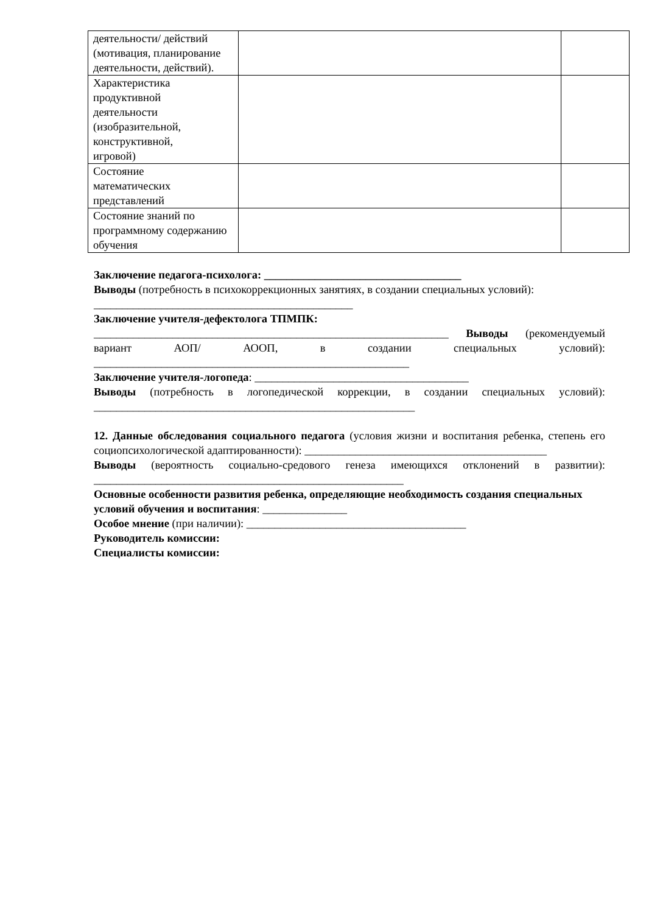| деятельности/ действий (мотивация, планирование деятельности, действий). | | |
| Характеристика продуктивной деятельности (изобразительной, конструктивной, игровой) | | |
| Состояние математических представлений | | |
| Состояние знаний по программному содержанию обучения | | |
Заключение педагога-психолога: ___________________________________
Выводы (потребность в психокоррекционных занятиях, в создании специальных условий): ______________________________________________
Заключение учителя-дефектолога ТПМПК:
_______________________________________________________________ Выводы (рекомендуемый вариант АОП/ АООП, в создании специальных условий): ________________________________________________________
Заключение учителя-логопеда: ______________________________________
Выводы (потребность в логопедической коррекции, в создании специальных условий): _________________________________________________________
12. Данные обследования социального педагога (условия жизни и воспитания ребенка, степень его социопсихологической адаптированности): ___________________________________________
Выводы (вероятность социально-средового генеза имеющихся отклонений в развитии): _______________________________________________________
Основные особенности развития ребенка, определяющие необходимость создания специальных условий обучения и воспитания: _______________
Особое мнение (при наличии): _______________________________________
Руководитель комиссии:
Специалисты комиссии: